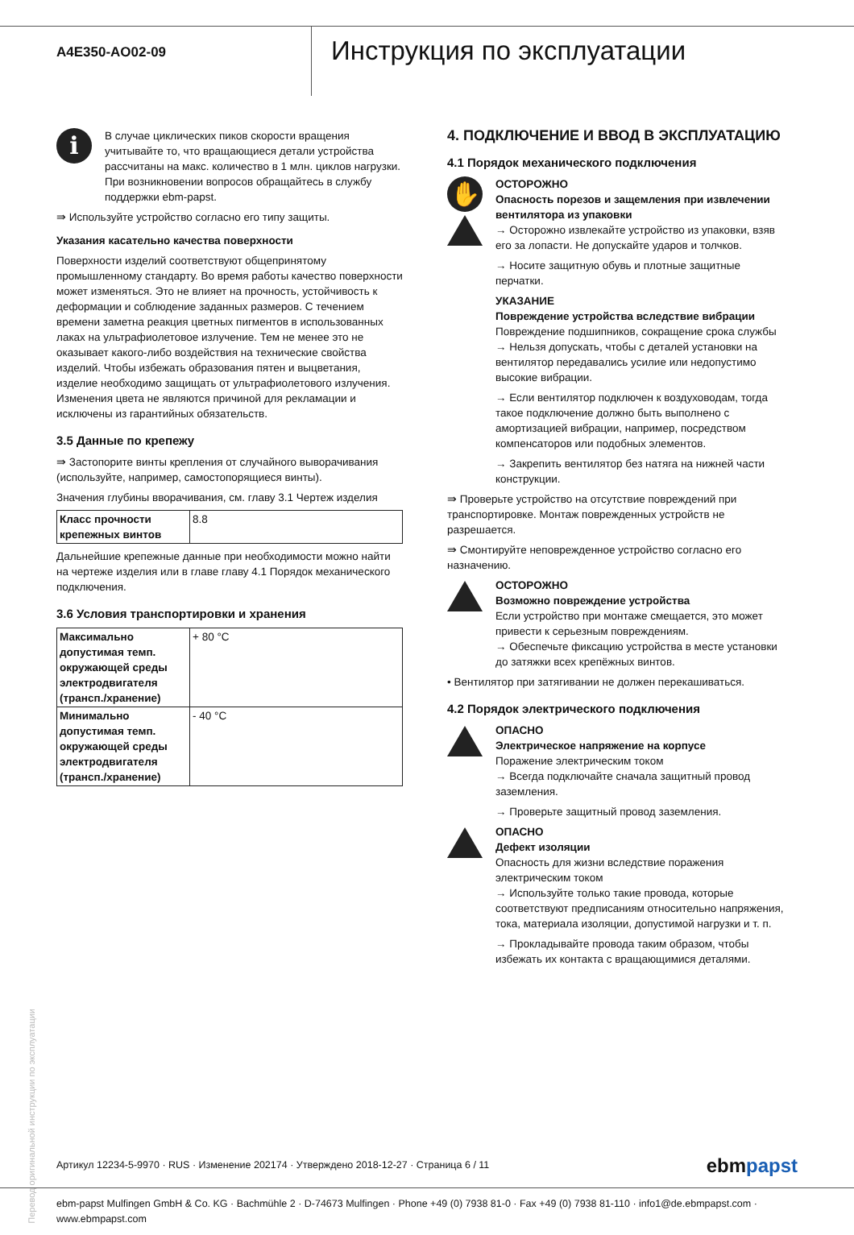A4E350-AO02-09
Инструкция по эксплуатации
i
В случае циклических пиков скорости вращения учитывайте то, что вращающиеся детали устройства рассчитаны на макс. количество в 1 млн. циклов нагрузки. При возникновении вопросов обращайтесь в службу поддержки ebm-papst.
⇛ Используйте устройство согласно его типу защиты.
Указания касательно качества поверхности
Поверхности изделий соответствуют общепринятому промышленному стандарту. Во время работы качество поверхности может изменяться. Это не влияет на прочность, устойчивость к деформации и соблюдение заданных размеров. С течением времени заметна реакция цветных пигментов в использованных лаках на ультрафиолетовое излучение. Тем не менее это не оказывает какого-либо воздействия на технические свойства изделий. Чтобы избежать образования пятен и выцветания, изделие необходимо защищать от ультрафиолетового излучения. Изменения цвета не являются причиной для рекламации и исключены из гарантийных обязательств.
3.5 Данные по крепежу
⇛ Застопорите винты крепления от случайного выворачивания (используйте, например, самостопорящиеся винты).
Значения глубины вворачивания, см. главу 3.1 Чертеж изделия
| Класс прочности крепежных винтов | 8.8 |
Дальнейшие крепежные данные при необходимости можно найти на чертеже изделия или в главе главу 4.1 Порядок механического подключения.
3.6 Условия транспортировки и хранения
| Максимально допустимая темп. окружающей среды электродвигателя (трансп./хранение) | + 80 °C |
| Минимально допустимая темп. окружающей среды электродвигателя (трансп./хранение) | - 40 °C |
4. ПОДКЛЮЧЕНИЕ И ВВОД В ЭКСПЛУАТАЦИЮ
4.1 Порядок механического подключения
✋
ОСТОРОЖНО
Опасность порезов и защемления при извлечении вентилятора из упаковки
→ Осторожно извлекайте устройство из упаковки, взяв его за лопасти. Не допускайте ударов и толчков.
→ Носите защитную обувь и плотные защитные перчатки.
УКАЗАНИЕ
Повреждение устройства вследствие вибрации
Повреждение подшипников, сокращение срока службы
→ Нельзя допускать, чтобы с деталей установки на вентилятор передавались усилие или недопустимо высокие вибрации.
→ Если вентилятор подключен к воздуховодам, тогда такое подключение должно быть выполнено с амортизацией вибрации, например, посредством компенсаторов или подобных элементов.
→ Закрепить вентилятор без натяга на нижней части конструкции.
⇛ Проверьте устройство на отсутствие повреждений при транспортировке. Монтаж поврежденных устройств не разрешается.
⇛ Смонтируйте неповрежденное устройство согласно его назначению.
ОСТОРОЖНО
Возможно повреждение устройства
Если устройство при монтаже смещается, это может привести к серьезным повреждениям.
→ Обеспечьте фиксацию устройства в месте установки до затяжки всех крепёжных винтов.
• Вентилятор при затягивании не должен перекашиваться.
4.2 Порядок электрического подключения
ОПАСНО
Электрическое напряжение на корпусе
Поражение электрическим током
→ Всегда подключайте сначала защитный провод заземления.
→ Проверьте защитный провод заземления.
ОПАСНО
Дефект изоляции
Опасность для жизни вследствие поражения электрическим током
→ Используйте только такие провода, которые соответствуют предписаниям относительно напряжения, тока, материала изоляции, допустимой нагрузки и т. п.
→ Прокладывайте провода таким образом, чтобы избежать их контакта с вращающимися деталями.
Перевод оригинальной инструкции по эксплуатации
Артикул 12234-5-9970 · RUS · Изменение 202174 · Утверждено 2018-12-27 · Страница 6 / 11 ebmpapst
ebm-papst Mulfingen GmbH & Co. KG · Bachmühle 2 · D-74673 Mulfingen · Phone +49 (0) 7938 81-0 · Fax +49 (0) 7938 81-110 · info1@de.ebmpapst.com · www.ebmpapst.com